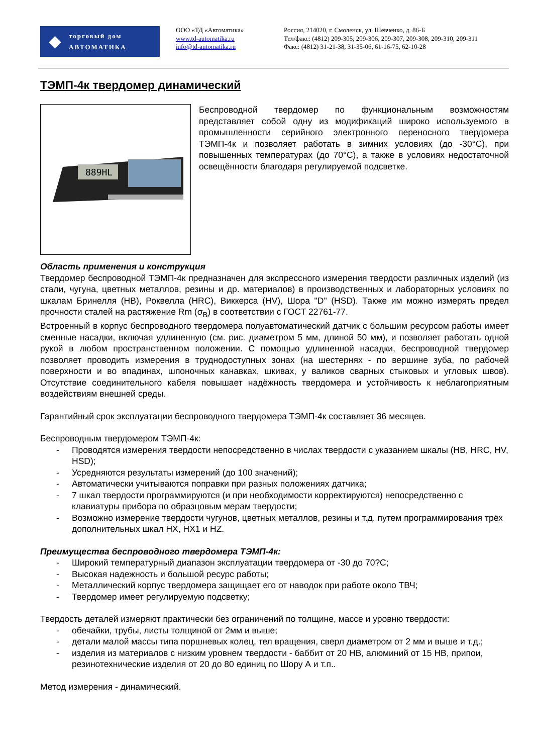◆
торговый дом
АВТОМАТИКА
ООО «ТД «Автоматика»
www.td-automatika.ru
info@td-automatika.ru
Россия, 214020, г. Смоленск, ул. Шевченко, д. 86-Б
Тел/факс: (4812) 209-305, 209-306, 209-307, 209-308, 209-310, 209-311
Факс: (4812) 31-21-38, 31-35-06, 61-16-75, 62-10-28
ТЭМП-4к твердомер динамический
889HL
Беспроводной твердомер по функциональным возможностям представляет собой одну из модификаций широко используемого в промышленности серийного электронного переносного твердомера ТЭМП-4к и позволяет работать в зимних условиях (до -30°С), при повышенных температурах (до 70°С), а также в условиях недостаточной освещённости благодаря регулируемой подсветке.
Область применения и конструкция
Твердомер беспроводной ТЭМП-4к предназначен для экспрессного измерения твердости различных изделий (из стали, чугуна, цветных металлов, резины и др. материалов) в производственных и лабораторных условиях по шкалам Бринелля (HB), Роквелла (HRC), Виккерса (HV), Шора "D" (HSD). Также им можно измерять предел прочности сталей на растяжение Rm (σ<sub>В</sub>) в соответствии с ГОСТ 22761-77.
Встроенный в корпус беспроводного твердомера полуавтоматический датчик с большим ресурсом работы имеет сменные насадки, включая удлиненную (см. рис. диаметром 5 мм, длиной 50 мм), и позволяет работать одной рукой в любом пространственном положении. С помощью удлиненной насадки, беспроводной твердомер позволяет проводить измерения в труднодоступных зонах (на шестернях - по вершине зуба, по рабочей поверхности и во впадинах, шпоночных канавках, шкивах, у валиков сварных стыковых и угловых швов). Отсутствие соединительного кабеля повышает надёжность твердомера и устойчивость к неблагоприятным воздействиям внешней среды.
Гарантийный срок эксплуатации беспроводного твердомера ТЭМП-4к составляет 36 месяцев.
Беспроводным твердомером ТЭМП-4к:
- Проводятся измерения твердости непосредственно в числах твердости с указанием шкалы (HB, HRC, HV, HSD);
- Усредняются результаты измерений (до 100 значений);
- Автоматически учитываются поправки при разных положениях датчика;
- 7 шкал твердости программируются (и при необходимости корректируются) непосредственно с клавиатуры прибора по образцовым мерам твердости;
- Возможно измерение твердости чугунов, цветных металлов, резины и т.д. путем программирования трёх дополнительных шкал HX, HX1 и HZ.
Преимущества беспроводного твердомера ТЭМП-4к:
- Широкий температурный диапазон эксплуатации твердомера от -30 до 70?С;
- Высокая надежность и большой ресурс работы;
- Металлический корпус твердомера защищает его от наводок при работе около ТВЧ;
- Твердомер имеет регулируемую подсветку;
Твердость деталей измеряют практически без ограничений по толщине, массе и уровню твердости:
- обечайки, трубы, листы толщиной от 2мм и выше;
- детали малой массы типа поршневых колец, тел вращения, сверл диаметром от 2 мм и выше и т.д.;
- изделия из материалов с низким уровнем твердости - баббит от 20 HB, алюминий от 15 HB, припои, резинотехнические изделия от 20 до 80 единиц по Шору А и т.п..
Метод измерения - динамический.